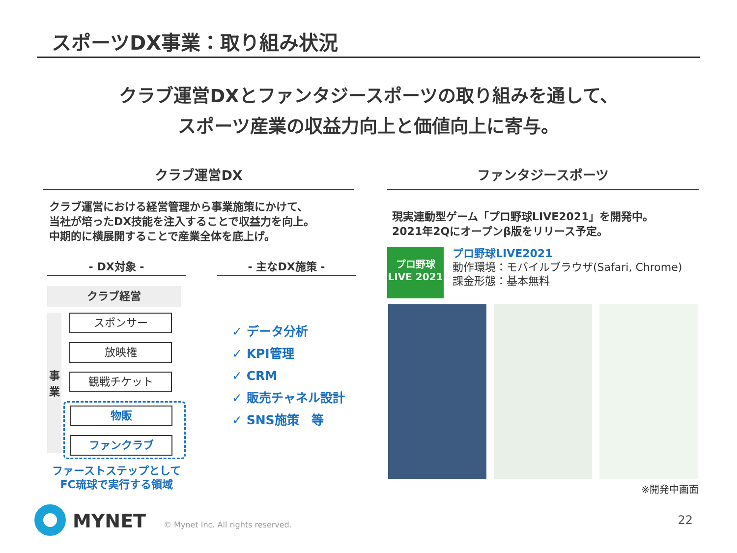スポーツDX事業：取り組み状況
クラブ運営DXとファンタジースポーツの取り組みを通して、
スポーツ産業の収益力向上と価値向上に寄与。
クラブ運営DX
クラブ運営における経営管理から事業施策にかけて、
当社が培ったDX技能を注入することで収益力を向上。
中期的に横展開することで産業全体を底上げ。
- DX対象 -
クラブ経営
事
業
スポンサー
放映権
観戦チケット
物販
ファンクラブ
ファーストステップとして
FC琉球で実行する領域
- 主なDX施策 -
✓ データ分析
✓ KPI管理
✓ CRM
✓ 販売チャネル設計
✓ SNS施策　等
ファンタジースポーツ
現実連動型ゲーム「プロ野球LIVE2021」を開発中。
2021年2Qにオープンβ版をリリース予定。
プロ野球
LIVE 2021
プロ野球LIVE2021
動作環境：モバイルブラウザ(Safari, Chrome)
課金形態：基本無料
※開発中画面
MYNET
© Mynet Inc. All rights reserved.
22